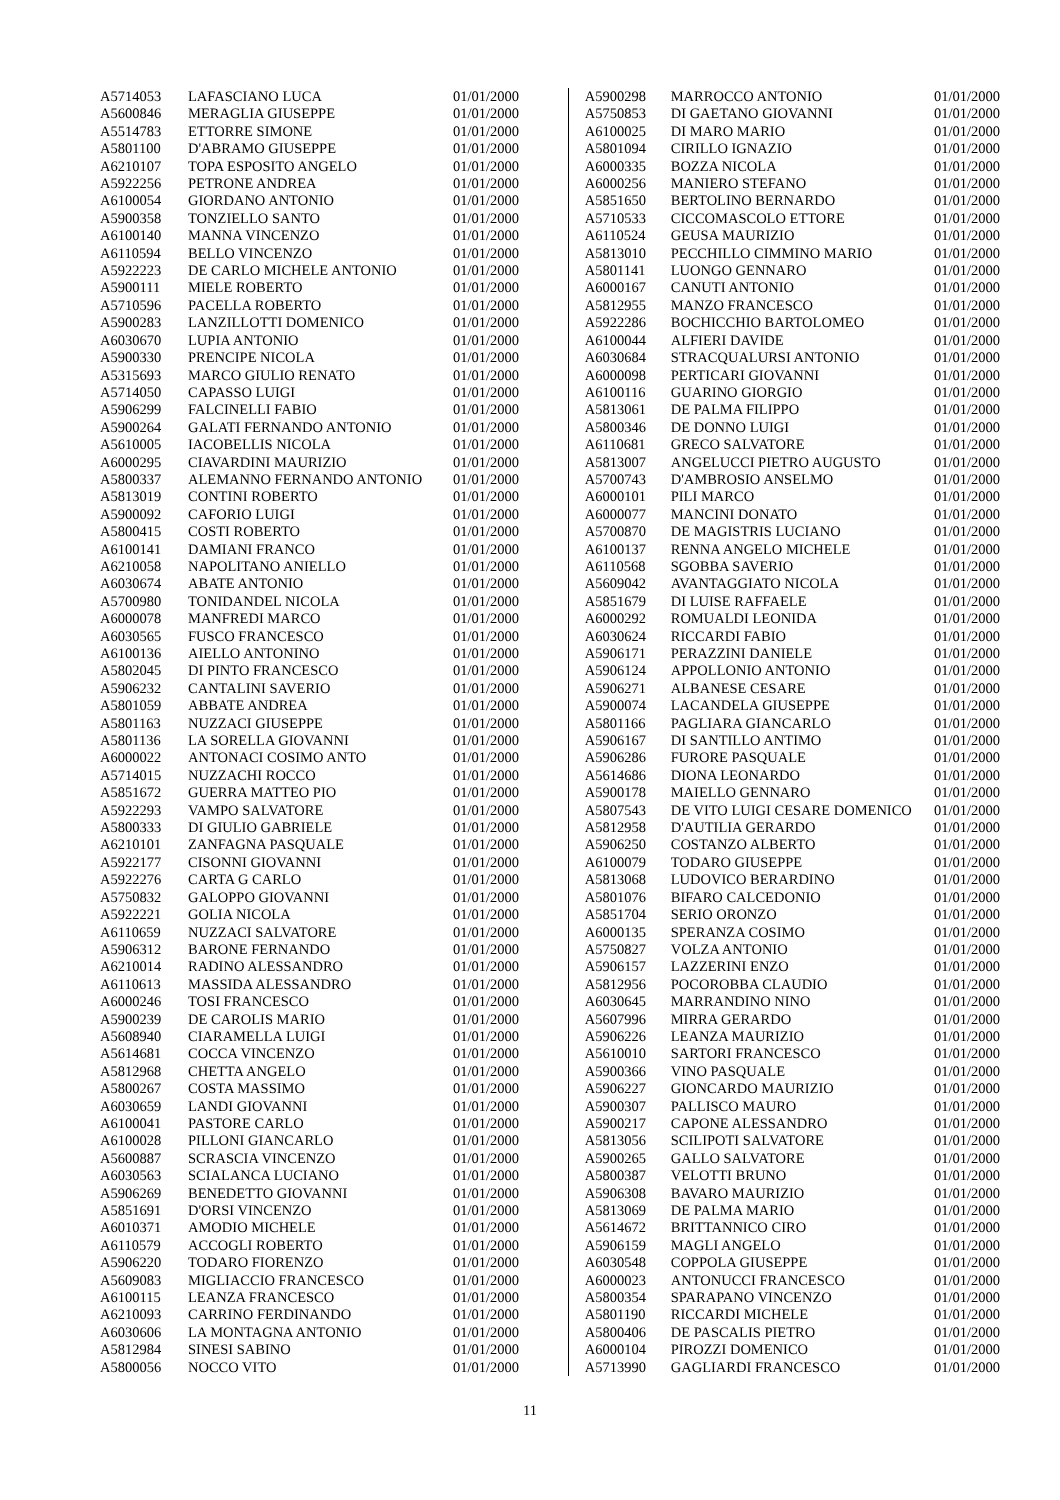| A5714053 | LAFASCIANO LUCA | 01/01/2000 |
| A5600846 | MERAGLIA GIUSEPPE | 01/01/2000 |
| A5514783 | ETTORRE SIMONE | 01/01/2000 |
| A5801100 | D'ABRAMO GIUSEPPE | 01/01/2000 |
| A6210107 | TOPA ESPOSITO ANGELO | 01/01/2000 |
| A5922256 | PETRONE ANDREA | 01/01/2000 |
| A6100054 | GIORDANO ANTONIO | 01/01/2000 |
| A5900358 | TONZIELLO SANTO | 01/01/2000 |
| A6100140 | MANNA VINCENZO | 01/01/2000 |
| A6110594 | BELLO VINCENZO | 01/01/2000 |
| A5922223 | DE CARLO MICHELE ANTONIO | 01/01/2000 |
| A5900111 | MIELE ROBERTO | 01/01/2000 |
| A5710596 | PACELLA ROBERTO | 01/01/2000 |
| A5900283 | LANZILLOTTI DOMENICO | 01/01/2000 |
| A6030670 | LUPIA ANTONIO | 01/01/2000 |
| A5900330 | PRENCIPE NICOLA | 01/01/2000 |
| A5315693 | MARCO GIULIO RENATO | 01/01/2000 |
| A5714050 | CAPASSO LUIGI | 01/01/2000 |
| A5906299 | FALCINELLI FABIO | 01/01/2000 |
| A5900264 | GALATI FERNANDO ANTONIO | 01/01/2000 |
| A5610005 | IACOBELLIS NICOLA | 01/01/2000 |
| A6000295 | CIAVARDINI MAURIZIO | 01/01/2000 |
| A5800337 | ALEMANNO FERNANDO ANTONIO | 01/01/2000 |
| A5813019 | CONTINI ROBERTO | 01/01/2000 |
| A5900092 | CAFORIO LUIGI | 01/01/2000 |
| A5800415 | COSTI ROBERTO | 01/01/2000 |
| A6100141 | DAMIANI FRANCO | 01/01/2000 |
| A6210058 | NAPOLITANO ANIELLO | 01/01/2000 |
| A6030674 | ABATE ANTONIO | 01/01/2000 |
| A5700980 | TONIDANDEL NICOLA | 01/01/2000 |
| A6000078 | MANFREDI MARCO | 01/01/2000 |
| A6030565 | FUSCO FRANCESCO | 01/01/2000 |
| A6100136 | AIELLO ANTONINO | 01/01/2000 |
| A5802045 | DI PINTO FRANCESCO | 01/01/2000 |
| A5906232 | CANTALINI SAVERIO | 01/01/2000 |
| A5801059 | ABBATE ANDREA | 01/01/2000 |
| A5801163 | NUZZACI GIUSEPPE | 01/01/2000 |
| A5801136 | LA SORELLA GIOVANNI | 01/01/2000 |
| A6000022 | ANTONACI COSIMO ANTO | 01/01/2000 |
| A5714015 | NUZZACHI ROCCO | 01/01/2000 |
| A5851672 | GUERRA MATTEO PIO | 01/01/2000 |
| A5922293 | VAMPO SALVATORE | 01/01/2000 |
| A5800333 | DI GIULIO GABRIELE | 01/01/2000 |
| A6210101 | ZANFAGNA PASQUALE | 01/01/2000 |
| A5922177 | CISONNI GIOVANNI | 01/01/2000 |
| A5922276 | CARTA G CARLO | 01/01/2000 |
| A5750832 | GALOPPO GIOVANNI | 01/01/2000 |
| A5922221 | GOLIA NICOLA | 01/01/2000 |
| A6110659 | NUZZACI SALVATORE | 01/01/2000 |
| A5906312 | BARONE FERNANDO | 01/01/2000 |
| A6210014 | RADINO ALESSANDRO | 01/01/2000 |
| A6110613 | MASSIDA ALESSANDRO | 01/01/2000 |
| A6000246 | TOSI FRANCESCO | 01/01/2000 |
| A5900239 | DE CAROLIS MARIO | 01/01/2000 |
| A5608940 | CIARAMELLA LUIGI | 01/01/2000 |
| A5614681 | COCCA VINCENZO | 01/01/2000 |
| A5812968 | CHETTA ANGELO | 01/01/2000 |
| A5800267 | COSTA MASSIMO | 01/01/2000 |
| A6030659 | LANDI GIOVANNI | 01/01/2000 |
| A6100041 | PASTORE CARLO | 01/01/2000 |
| A6100028 | PILLONI GIANCARLO | 01/01/2000 |
| A5600887 | SCRASCIA VINCENZO | 01/01/2000 |
| A6030563 | SCIALANCA LUCIANO | 01/01/2000 |
| A5906269 | BENEDETTO GIOVANNI | 01/01/2000 |
| A5851691 | D'ORSI VINCENZO | 01/01/2000 |
| A6010371 | AMODIO MICHELE | 01/01/2000 |
| A6110579 | ACCOGLI ROBERTO | 01/01/2000 |
| A5906220 | TODARO FIORENZO | 01/01/2000 |
| A5609083 | MIGLIACCIO FRANCESCO | 01/01/2000 |
| A6100115 | LEANZA FRANCESCO | 01/01/2000 |
| A6210093 | CARRINO FERDINANDO | 01/01/2000 |
| A6030606 | LA MONTAGNA ANTONIO | 01/01/2000 |
| A5812984 | SINESI SABINO | 01/01/2000 |
| A5800056 | NOCCO VITO | 01/01/2000 |
| A5900298 | MARROCCO ANTONIO | 01/01/2000 |
| A5750853 | DI GAETANO GIOVANNI | 01/01/2000 |
| A6100025 | DI MARO MARIO | 01/01/2000 |
| A5801094 | CIRILLO IGNAZIO | 01/01/2000 |
| A6000335 | BOZZA NICOLA | 01/01/2000 |
| A6000256 | MANIERO STEFANO | 01/01/2000 |
| A5851650 | BERTOLINO BERNARDO | 01/01/2000 |
| A5710533 | CICCOMASCOLO ETTORE | 01/01/2000 |
| A6110524 | GEUSA MAURIZIO | 01/01/2000 |
| A5813010 | PECCHILLO CIMMINO MARIO | 01/01/2000 |
| A5801141 | LUONGO GENNARO | 01/01/2000 |
| A6000167 | CANUTI ANTONIO | 01/01/2000 |
| A5812955 | MANZO FRANCESCO | 01/01/2000 |
| A5922286 | BOCHICCHIO BARTOLOMEO | 01/01/2000 |
| A6100044 | ALFIERI DAVIDE | 01/01/2000 |
| A6030684 | STRACQUALURSI ANTONIO | 01/01/2000 |
| A6000098 | PERTICARI GIOVANNI | 01/01/2000 |
| A6100116 | GUARINO GIORGIO | 01/01/2000 |
| A5813061 | DE PALMA FILIPPO | 01/01/2000 |
| A5800346 | DE DONNO LUIGI | 01/01/2000 |
| A6110681 | GRECO SALVATORE | 01/01/2000 |
| A5813007 | ANGELUCCI PIETRO AUGUSTO | 01/01/2000 |
| A5700743 | D'AMBROSIO ANSELMO | 01/01/2000 |
| A6000101 | PILI MARCO | 01/01/2000 |
| A6000077 | MANCINI DONATO | 01/01/2000 |
| A5700870 | DE MAGISTRIS LUCIANO | 01/01/2000 |
| A6100137 | RENNA ANGELO MICHELE | 01/01/2000 |
| A6110568 | SGOBBA SAVERIO | 01/01/2000 |
| A5609042 | AVANTAGGIATO NICOLA | 01/01/2000 |
| A5851679 | DI LUISE RAFFAELE | 01/01/2000 |
| A6000292 | ROMUALDI LEONIDA | 01/01/2000 |
| A6030624 | RICCARDI FABIO | 01/01/2000 |
| A5906171 | PERAZZINI DANIELE | 01/01/2000 |
| A5906124 | APPOLLONIO ANTONIO | 01/01/2000 |
| A5906271 | ALBANESE CESARE | 01/01/2000 |
| A5900074 | LACANDELA GIUSEPPE | 01/01/2000 |
| A5801166 | PAGLIARA GIANCARLO | 01/01/2000 |
| A5906167 | DI SANTILLO ANTIMO | 01/01/2000 |
| A5906286 | FURORE PASQUALE | 01/01/2000 |
| A5614686 | DIONA LEONARDO | 01/01/2000 |
| A5900178 | MAIELLO GENNARO | 01/01/2000 |
| A5807543 | DE VITO LUIGI CESARE DOMENICO | 01/01/2000 |
| A5812958 | D'AUTILIA GERARDO | 01/01/2000 |
| A5906250 | COSTANZO ALBERTO | 01/01/2000 |
| A6100079 | TODARO GIUSEPPE | 01/01/2000 |
| A5813068 | LUDOVICO BERARDINO | 01/01/2000 |
| A5801076 | BIFARO CALCEDONIO | 01/01/2000 |
| A5851704 | SERIO ORONZO | 01/01/2000 |
| A6000135 | SPERANZA COSIMO | 01/01/2000 |
| A5750827 | VOLZA ANTONIO | 01/01/2000 |
| A5906157 | LAZZERINI ENZO | 01/01/2000 |
| A5812956 | POCOROBBA CLAUDIO | 01/01/2000 |
| A6030645 | MARRANDINO NINO | 01/01/2000 |
| A5607996 | MIRRA GERARDO | 01/01/2000 |
| A5906226 | LEANZA MAURIZIO | 01/01/2000 |
| A5610010 | SARTORI FRANCESCO | 01/01/2000 |
| A5900366 | VINO PASQUALE | 01/01/2000 |
| A5906227 | GIONCARDO MAURIZIO | 01/01/2000 |
| A5900307 | PALLISCO MAURO | 01/01/2000 |
| A5900217 | CAPONE ALESSANDRO | 01/01/2000 |
| A5813056 | SCILIPOTI SALVATORE | 01/01/2000 |
| A5900265 | GALLO SALVATORE | 01/01/2000 |
| A5800387 | VELOTTI BRUNO | 01/01/2000 |
| A5906308 | BAVARO MAURIZIO | 01/01/2000 |
| A5813069 | DE PALMA MARIO | 01/01/2000 |
| A5614672 | BRITTANNICO CIRO | 01/01/2000 |
| A5906159 | MAGLI ANGELO | 01/01/2000 |
| A6030548 | COPPOLA GIUSEPPE | 01/01/2000 |
| A6000023 | ANTONUCCI FRANCESCO | 01/01/2000 |
| A5800354 | SPARAPANO VINCENZO | 01/01/2000 |
| A5801190 | RICCARDI MICHELE | 01/01/2000 |
| A5800406 | DE PASCALIS PIETRO | 01/01/2000 |
| A6000104 | PIROZZI DOMENICO | 01/01/2000 |
| A5713990 | GAGLIARDI FRANCESCO | 01/01/2000 |
11